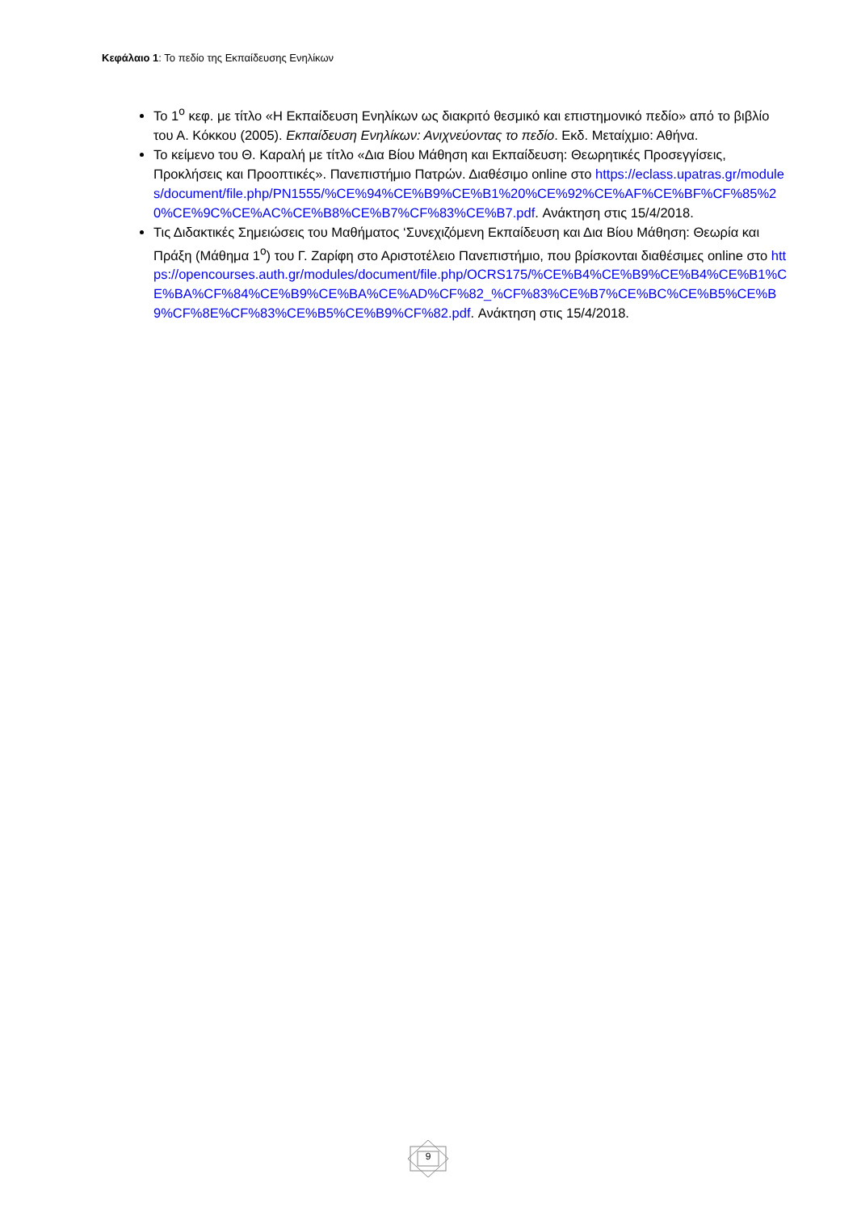Κεφάλαιο 1: Το πεδίο της Εκπαίδευσης Ενηλίκων
Το 1<sup>ο</sup> κεφ. με τίτλο «Η Εκπαίδευση Ενηλίκων ως διακριτό θεσμικό και επιστημονικό πεδίο» από το βιβλίο του Α. Κόκκου (2005). Εκπαίδευση Ενηλίκων: Ανιχνεύοντας το πεδίο. Εκδ. Μεταίχμιο: Αθήνα.
Το κείμενο του Θ. Καραλή με τίτλο «Δια Βίου Μάθηση και Εκπαίδευση: Θεωρητικές Προσεγγίσεις, Προκλήσεις και Προοπτικές». Πανεπιστήμιο Πατρών. Διαθέσιμο online στο https://eclass.upatras.gr/modules/document/file.php/PN1555/%CE%94%CE%B9%CE%B1%20%CE%92%CE%AF%CE%BF%CF%85%20%CE%9C%CE%AC%CE%B8%CE%B7%CF%83%CE%B7.pdf. Ανάκτηση στις 15/4/2018.
Τις Διδακτικές Σημειώσεις του Μαθήματος ‘Συνεχιζόμενη Εκπαίδευση και Δια Βίου Μάθηση: Θεωρία και Πράξη (Μάθημα 1<sup>ο</sup>) του Γ. Ζαρίφη στο Αριστοτέλειο Πανεπιστήμιο, που βρίσκονται διαθέσιμες online στο https://opencourses.auth.gr/modules/document/file.php/OCRS175/%CE%B4%CE%B9%CE%B4%CE%B1%CE%BA%CF%84%CE%B9%CE%BA%CE%AD%CF%82_%CF%83%CE%B7%CE%BC%CE%B5%CE%B9%CF%8E%CF%83%CE%B5%CE%B9%CF%82.pdf. Ανάκτηση στις 15/4/2018.
9